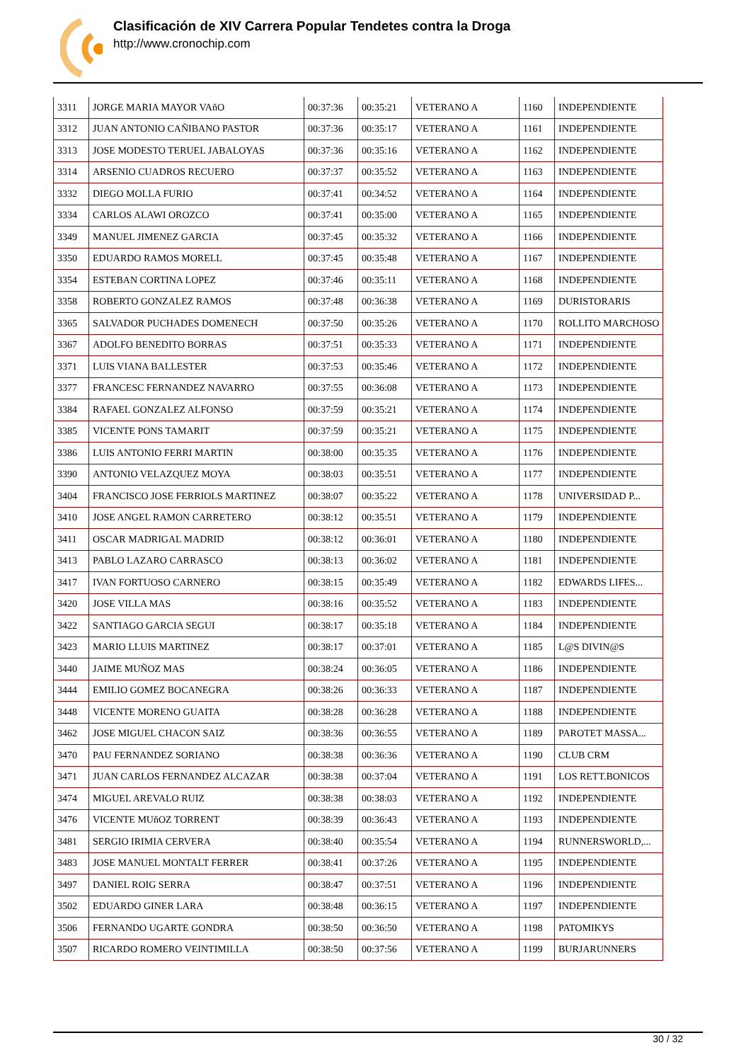Clasificación de XIV Carrera Popular Tendetes contra la Droga
http://www.cronochip.com
| 3311 | JORGE MARIA MAYOR VAñO | 00:37:36 | 00:35:21 | VETERANO A | 1160 | INDEPENDIENTE |
| 3312 | JUAN ANTONIO CAÑIBANO PASTOR | 00:37:36 | 00:35:17 | VETERANO A | 1161 | INDEPENDIENTE |
| 3313 | JOSE MODESTO TERUEL JABALOYAS | 00:37:36 | 00:35:16 | VETERANO A | 1162 | INDEPENDIENTE |
| 3314 | ARSENIO CUADROS RECUERO | 00:37:37 | 00:35:52 | VETERANO A | 1163 | INDEPENDIENTE |
| 3332 | DIEGO MOLLA FURIO | 00:37:41 | 00:34:52 | VETERANO A | 1164 | INDEPENDIENTE |
| 3334 | CARLOS ALAWI OROZCO | 00:37:41 | 00:35:00 | VETERANO A | 1165 | INDEPENDIENTE |
| 3349 | MANUEL JIMENEZ GARCIA | 00:37:45 | 00:35:32 | VETERANO A | 1166 | INDEPENDIENTE |
| 3350 | EDUARDO RAMOS MORELL | 00:37:45 | 00:35:48 | VETERANO A | 1167 | INDEPENDIENTE |
| 3354 | ESTEBAN CORTINA LOPEZ | 00:37:46 | 00:35:11 | VETERANO A | 1168 | INDEPENDIENTE |
| 3358 | ROBERTO GONZALEZ RAMOS | 00:37:48 | 00:36:38 | VETERANO A | 1169 | DURISTORARIS |
| 3365 | SALVADOR PUCHADES DOMENECH | 00:37:50 | 00:35:26 | VETERANO A | 1170 | ROLLITO MARCHOSO |
| 3367 | ADOLFO BENEDITO BORRAS | 00:37:51 | 00:35:33 | VETERANO A | 1171 | INDEPENDIENTE |
| 3371 | LUIS VIANA BALLESTER | 00:37:53 | 00:35:46 | VETERANO A | 1172 | INDEPENDIENTE |
| 3377 | FRANCESC FERNANDEZ NAVARRO | 00:37:55 | 00:36:08 | VETERANO A | 1173 | INDEPENDIENTE |
| 3384 | RAFAEL GONZALEZ ALFONSO | 00:37:59 | 00:35:21 | VETERANO A | 1174 | INDEPENDIENTE |
| 3385 | VICENTE PONS TAMARIT | 00:37:59 | 00:35:21 | VETERANO A | 1175 | INDEPENDIENTE |
| 3386 | LUIS ANTONIO FERRI MARTIN | 00:38:00 | 00:35:35 | VETERANO A | 1176 | INDEPENDIENTE |
| 3390 | ANTONIO VELAZQUEZ MOYA | 00:38:03 | 00:35:51 | VETERANO A | 1177 | INDEPENDIENTE |
| 3404 | FRANCISCO JOSE FERRIOLS MARTINEZ | 00:38:07 | 00:35:22 | VETERANO A | 1178 | UNIVERSIDAD P... |
| 3410 | JOSE ANGEL RAMON CARRETERO | 00:38:12 | 00:35:51 | VETERANO A | 1179 | INDEPENDIENTE |
| 3411 | OSCAR MADRIGAL MADRID | 00:38:12 | 00:36:01 | VETERANO A | 1180 | INDEPENDIENTE |
| 3413 | PABLO LAZARO CARRASCO | 00:38:13 | 00:36:02 | VETERANO A | 1181 | INDEPENDIENTE |
| 3417 | IVAN FORTUOSO CARNERO | 00:38:15 | 00:35:49 | VETERANO A | 1182 | EDWARDS LIFES... |
| 3420 | JOSE VILLA MAS | 00:38:16 | 00:35:52 | VETERANO A | 1183 | INDEPENDIENTE |
| 3422 | SANTIAGO GARCIA SEGUI | 00:38:17 | 00:35:18 | VETERANO A | 1184 | INDEPENDIENTE |
| 3423 | MARIO LLUIS MARTINEZ | 00:38:17 | 00:37:01 | VETERANO A | 1185 | L@S DIVIN@S |
| 3440 | JAIME MUÑOZ MAS | 00:38:24 | 00:36:05 | VETERANO A | 1186 | INDEPENDIENTE |
| 3444 | EMILIO GOMEZ BOCANEGRA | 00:38:26 | 00:36:33 | VETERANO A | 1187 | INDEPENDIENTE |
| 3448 | VICENTE MORENO GUAITA | 00:38:28 | 00:36:28 | VETERANO A | 1188 | INDEPENDIENTE |
| 3462 | JOSE MIGUEL CHACON SAIZ | 00:38:36 | 00:36:55 | VETERANO A | 1189 | PAROTET MASSA... |
| 3470 | PAU FERNANDEZ SORIANO | 00:38:38 | 00:36:36 | VETERANO A | 1190 | CLUB CRM |
| 3471 | JUAN CARLOS FERNANDEZ ALCAZAR | 00:38:38 | 00:37:04 | VETERANO A | 1191 | LOS RETT.BONICOS |
| 3474 | MIGUEL AREVALO RUIZ | 00:38:38 | 00:38:03 | VETERANO A | 1192 | INDEPENDIENTE |
| 3476 | VICENTE MUñOZ TORRENT | 00:38:39 | 00:36:43 | VETERANO A | 1193 | INDEPENDIENTE |
| 3481 | SERGIO IRIMIA CERVERA | 00:38:40 | 00:35:54 | VETERANO A | 1194 | RUNNERSWORLD,... |
| 3483 | JOSE MANUEL MONTALT FERRER | 00:38:41 | 00:37:26 | VETERANO A | 1195 | INDEPENDIENTE |
| 3497 | DANIEL ROIG SERRA | 00:38:47 | 00:37:51 | VETERANO A | 1196 | INDEPENDIENTE |
| 3502 | EDUARDO GINER LARA | 00:38:48 | 00:36:15 | VETERANO A | 1197 | INDEPENDIENTE |
| 3506 | FERNANDO UGARTE GONDRA | 00:38:50 | 00:36:50 | VETERANO A | 1198 | PATOMIKYS |
| 3507 | RICARDO ROMERO VEINTIMILLA | 00:38:50 | 00:37:56 | VETERANO A | 1199 | BURJARUNNERS |
30 / 32